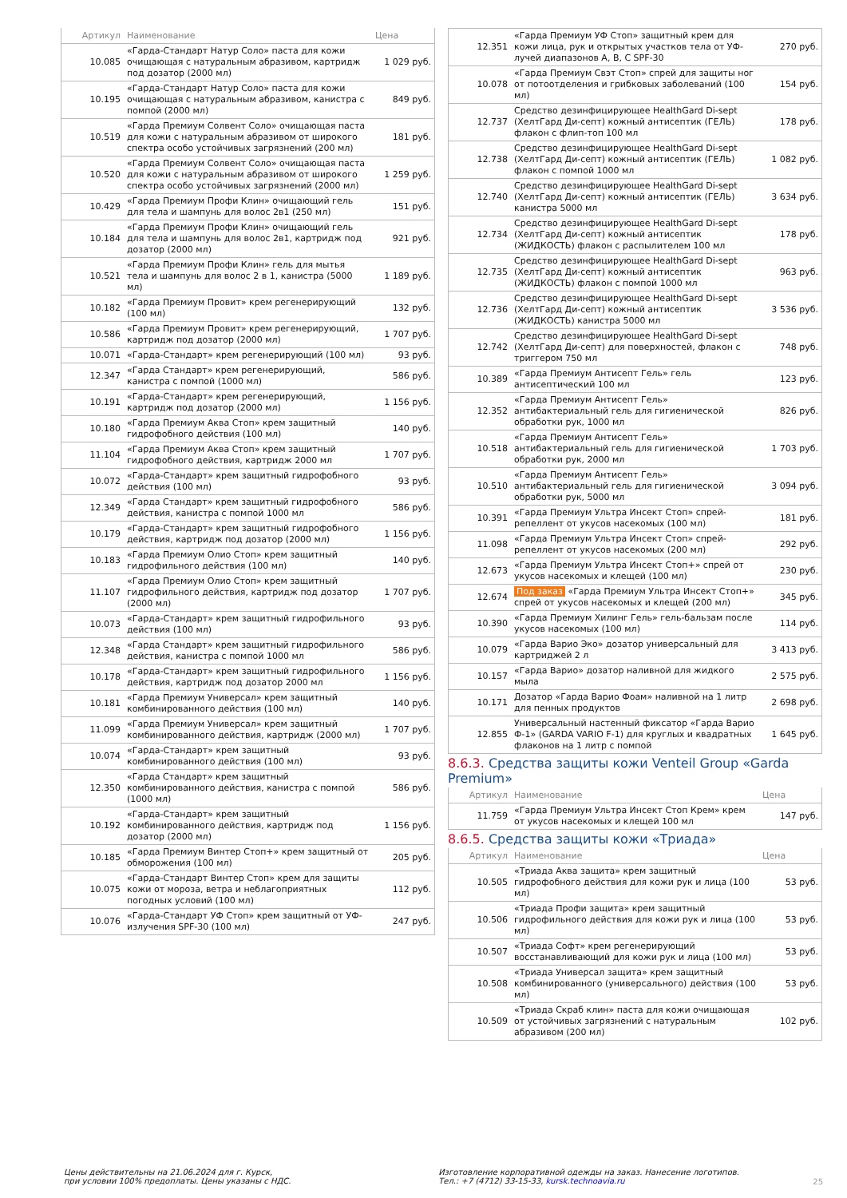| Артикул | Наименование | Цена |
| --- | --- | --- |
| 10.085 | «Гарда-Стандарт Натур Соло» паста для кожи очищающая с натуральным абразивом, картридж под дозатор (2000 мл) | 1 029 руб. |
| 10.195 | «Гарда-Стандарт Натур Соло» паста для кожи очищающая с натуральным абразивом, канистра с помпой (2000 мл) | 849 руб. |
| 10.519 | «Гарда Премиум Солвент Соло» очищающая паста для кожи с натуральным абразивом от широкого спектра особо устойчивых загрязнений (200 мл) | 181 руб. |
| 10.520 | «Гарда Премиум Солвент Соло» очищающая паста для кожи с натуральным абразивом от широкого спектра особо устойчивых загрязнений (2000 мл) | 1 259 руб. |
| 10.429 | «Гарда Премиум Профи Клин» очищающий гель для тела и шампунь для волос 2в1 (250 мл) | 151 руб. |
| 10.184 | «Гарда Премиум Профи Клин» очищающий гель для тела и шампунь для волос 2в1, картридж под дозатор (2000 мл) | 921 руб. |
| 10.521 | «Гарда Премиум Профи Клин» гель для мытья тела и шампунь для волос 2 в 1, канистра (5000 мл) | 1 189 руб. |
| 10.182 | «Гарда Премиум Провит» крем регенерирующий (100 мл) | 132 руб. |
| 10.586 | «Гарда Премиум Провит» крем регенерирующий, картридж под дозатор (2000 мл) | 1 707 руб. |
| 10.071 | «Гарда-Стандарт» крем регенерирующий (100 мл) | 93 руб. |
| 12.347 | «Гарда Стандарт» крем регенерирующий, канистра с помпой (1000 мл) | 586 руб. |
| 10.191 | «Гарда-Стандарт» крем регенерирующий, картридж под дозатор (2000 мл) | 1 156 руб. |
| 10.180 | «Гарда Премиум Аква Стоп» крем защитный гидрофобного действия (100 мл) | 140 руб. |
| 11.104 | «Гарда Премиум Аква Стоп» крем защитный гидрофобного действия, картридж 2000 мл | 1 707 руб. |
| 10.072 | «Гарда-Стандарт» крем защитный гидрофобного действия (100 мл) | 93 руб. |
| 12.349 | «Гарда Стандарт» крем защитный гидрофобного действия, канистра с помпой 1000 мл | 586 руб. |
| 10.179 | «Гарда-Стандарт» крем защитный гидрофобного действия, картридж под дозатор (2000 мл) | 1 156 руб. |
| 10.183 | «Гарда Премиум Олио Стоп» крем защитный гидрофильного действия (100 мл) | 140 руб. |
| 11.107 | «Гарда Премиум Олио Стоп» крем защитный гидрофильного действия, картридж под дозатор (2000 мл) | 1 707 руб. |
| 10.073 | «Гарда-Стандарт» крем защитный гидрофильного действия (100 мл) | 93 руб. |
| 12.348 | «Гарда Стандарт» крем защитный гидрофильного действия, канистра с помпой 1000 мл | 586 руб. |
| 10.178 | «Гарда-Стандарт» крем защитный гидрофильного действия, картридж под дозатор 2000 мл | 1 156 руб. |
| 10.181 | «Гарда Премиум Универсал» крем защитный комбинированного действия (100 мл) | 140 руб. |
| 11.099 | «Гарда Премиум Универсал» крем защитный комбинированного действия, картридж (2000 мл) | 1 707 руб. |
| 10.074 | «Гарда-Стандарт» крем защитный комбинированного действия (100 мл) | 93 руб. |
| 12.350 | «Гарда Стандарт» крем защитный комбинированного действия, канистра с помпой (1000 мл) | 586 руб. |
| 10.192 | «Гарда-Стандарт» крем защитный комбинированного действия, картридж под дозатор (2000 мл) | 1 156 руб. |
| 10.185 | «Гарда Премиум Винтер Стоп+» крем защитный от обморожения (100 мл) | 205 руб. |
| 10.075 | «Гарда-Стандарт Винтер Стоп» крем для защиты кожи от мороза, ветра и неблагоприятных погодных условий (100 мл) | 112 руб. |
| 10.076 | «Гарда-Стандарт УФ Стоп» крем защитный от УФ-излучения SPF-30 (100 мл) | 247 руб. |
| 12.351 | «Гарда Премиум УФ Стоп» защитный крем для кожи лица, рук и открытых участков тела от УФ-лучей диапазонов А, В, С SPF-30 | 270 руб. |
| 10.078 | «Гарда Премиум Свэт Стоп» спрей для защиты ног от потоотделения и грибковых заболеваний (100 мл) | 154 руб. |
| 12.737 | Средство дезинфицирующее HealthGard Di-sept (ХелтГард Ди-септ) кожный антисептик (ГЕЛЬ) флакон с флип-топ 100 мл | 178 руб. |
| 12.738 | Средство дезинфицирующее HealthGard Di-sept (ХелтГард Ди-септ) кожный антисептик (ГЕЛЬ) флакон с помпой 1000 мл | 1 082 руб. |
| 12.740 | Средство дезинфицирующее HealthGard Di-sept (ХелтГард Ди-септ) кожный антисептик (ГЕЛЬ) канистра 5000 мл | 3 634 руб. |
| 12.734 | Средство дезинфицирующее HealthGard Di-sept (ХелтГард Ди-септ) кожный антисептик (ЖИДКОСТЬ) флакон с распылителем 100 мл | 178 руб. |
| 12.735 | Средство дезинфицирующее HealthGard Di-sept (ХелтГард Ди-септ) кожный антисептик (ЖИДКОСТЬ) флакон с помпой 1000 мл | 963 руб. |
| 12.736 | Средство дезинфицирующее HealthGard Di-sept (ХелтГард Ди-септ) кожный антисептик (ЖИДКОСТЬ) канистра 5000 мл | 3 536 руб. |
| 12.742 | Средство дезинфицирующее HealthGard Di-sept (ХелтГард Ди-септ) для поверхностей, флакон с триггером 750 мл | 748 руб. |
| 10.389 | «Гарда Премиум Антисепт Гель» гель антисептический 100 мл | 123 руб. |
| 12.352 | «Гарда Премиум Антисепт Гель» антибактериальный гель для гигиенической обработки рук, 1000 мл | 826 руб. |
| 10.518 | «Гарда Премиум Антисепт Гель» антибактериальный гель для гигиенической обработки рук, 2000 мл | 1 703 руб. |
| 10.510 | «Гарда Премиум Антисепт Гель» антибактериальный гель для гигиенической обработки рук, 5000 мл | 3 094 руб. |
| 10.391 | «Гарда Премиум Ультра Инсект Стоп» спрей-репеллент от укусов насекомых (100 мл) | 181 руб. |
| 11.098 | «Гарда Премиум Ультра Инсект Стоп» спрей-репеллент от укусов насекомых (200 мл) | 292 руб. |
| 12.673 | «Гарда Премиум Ультра Инсект Стоп+» спрей от укусов насекомых и клещей (100 мл) | 230 руб. |
| 12.674 | Под заказ «Гарда Премиум Ультра Инсект Стоп+» спрей от укусов насекомых и клещей (200 мл) | 345 руб. |
| 10.390 | «Гарда Премиум Хилинг Гель» гель-бальзам после укусов насекомых (100 мл) | 114 руб. |
| 10.079 | «Гарда Варио Эко» дозатор универсальный для картриджей 2 л | 3 413 руб. |
| 10.157 | «Гарда Варио» дозатор наливной для жидкого мыла | 2 575 руб. |
| 10.171 | Дозатор «Гарда Варио Фоам» наливной на 1 литр для пенных продуктов | 2 698 руб. |
| 12.855 | Универсальный настенный фиксатор «Гарда Варио Ф-1» (GARDA VARIO F-1) для круглых и квадратных флаконов на 1 литр с помпой | 1 645 руб. |
8.6.3. Средства защиты кожи Venteil Group «Garda Premium»
| Артикул | Наименование | Цена |
| --- | --- | --- |
| 11.759 | «Гарда Премиум Ультра Инсект Стоп Крем» крем от укусов насекомых и клещей 100 мл | 147 руб. |
8.6.5. Средства защиты кожи «Триада»
| Артикул | Наименование | Цена |
| --- | --- | --- |
| 10.505 | «Триада Аква защита» крем защитный гидрофобного действия для кожи рук и лица (100 мл) | 53 руб. |
| 10.506 | «Триада Профи защита» крем защитный гидрофильного действия для кожи рук и лица (100 мл) | 53 руб. |
| 10.507 | «Триада Софт» крем регенерирующий восстанавливающий для кожи рук и лица (100 мл) | 53 руб. |
| 10.508 | «Триада Универсал защита» крем защитный комбинированного (универсального) действия (100 мл) | 53 руб. |
| 10.509 | «Триада Скраб клин» паста для кожи очищающая от устойчивых загрязнений с натуральным абразивом (200 мл) | 102 руб. |
Цены действительны на 21.06.2024 для г. Курск,
при условии 100% предоплаты. Цены указаны с НДС.
Изготовление корпоративной одежды на заказ. Нанесение логотипов.
Тел.: +7 (4712) 33-15-33, kursk.technoavia.ru
25